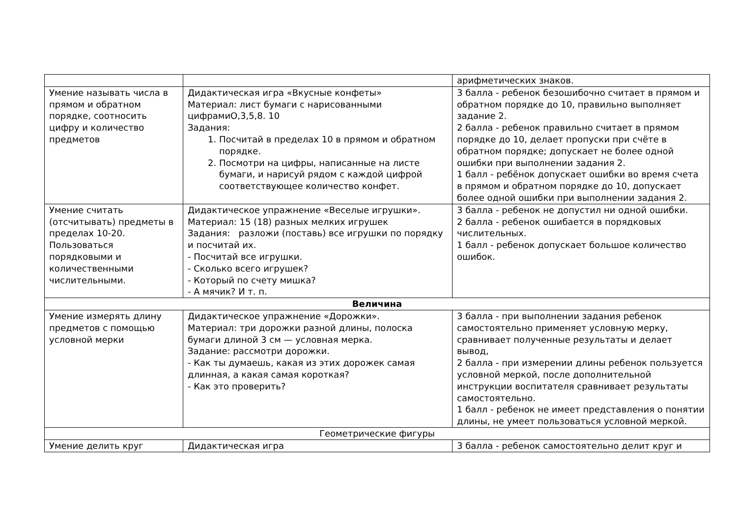| | | арифметических знаков. |
| Умение называть числа в прямом и обратном порядке, соотносить цифру и количество предметов | Дидактическая игра «Вкусные конфеты» Материал: лист бумаги с нарисованными цифрамиО,3,5,8. 10 Задания: 1. Посчитай в пределах 10 в прямом и обратном порядке. 2. Посмотри на цифры, написанные на листе бумаги, и нарисуй рядом с каждой цифрой соответствующее количество конфет. | 3 балла - ребенок безошибочно считает в прямом и обратном порядке до 10, правильно выполняет задание 2. 2 балла - ребенок правильно считает в прямом порядке до 10, делает пропуски при счёте в обратном порядке; допускает не более одной ошибки при выполнении задания 2. 1 балл - ребёнок допускает ошибки во время счета в прямом и обратном порядке до 10, допускает более одной ошибки при выполнении задания 2. |
| Умение считать (отсчитывать) предметы в пределах 10-20. Пользоваться порядковыми и количественными числительными. | Дидактическое упражнение «Веселые игрушки». Материал: 15 (18) разных мелких игрушек Задания: разложи (поставь) все игрушки по порядку и посчитай их. - Посчитай все игрушки. - Сколько всего игрушек? - Который по счету мишка? - А мячик? И т. п. | 3 балла - ребенок не допустил ни одной ошибки. 2 балла - ребенок ошибается в порядковых числительных. 1 балл - ребенок допускает большое количество ошибок. |
| Величина | | |
| Умение измерять длину предметов с помощью условной мерки | Дидактическое упражнение «Дорожки». Материал: три дорожки разной длины, полоска бумаги длиной 3 см — условная мерка. Задание: рассмотри дорожки. - Как ты думаешь, какая из этих дорожек самая длинная, а какая самая короткая? - Как это проверить? | 3 балла - при выполнении задания ребенок самостоятельно применяет условную мерку, сравнивает полученные результаты и делает вывод, 2 балла - при измерении длины ребенок пользуется условной меркой, после дополнительной инструкции воспитателя сравнивает результаты самостоятельно. 1 балл - ребенок не имеет представления о понятии длины, не умеет пользоваться условной меркой. |
| Геометрические фигуры | | |
| Умение делить круг | Дидактическая игра | 3 балла - ребенок самостоятельно делит круг и |